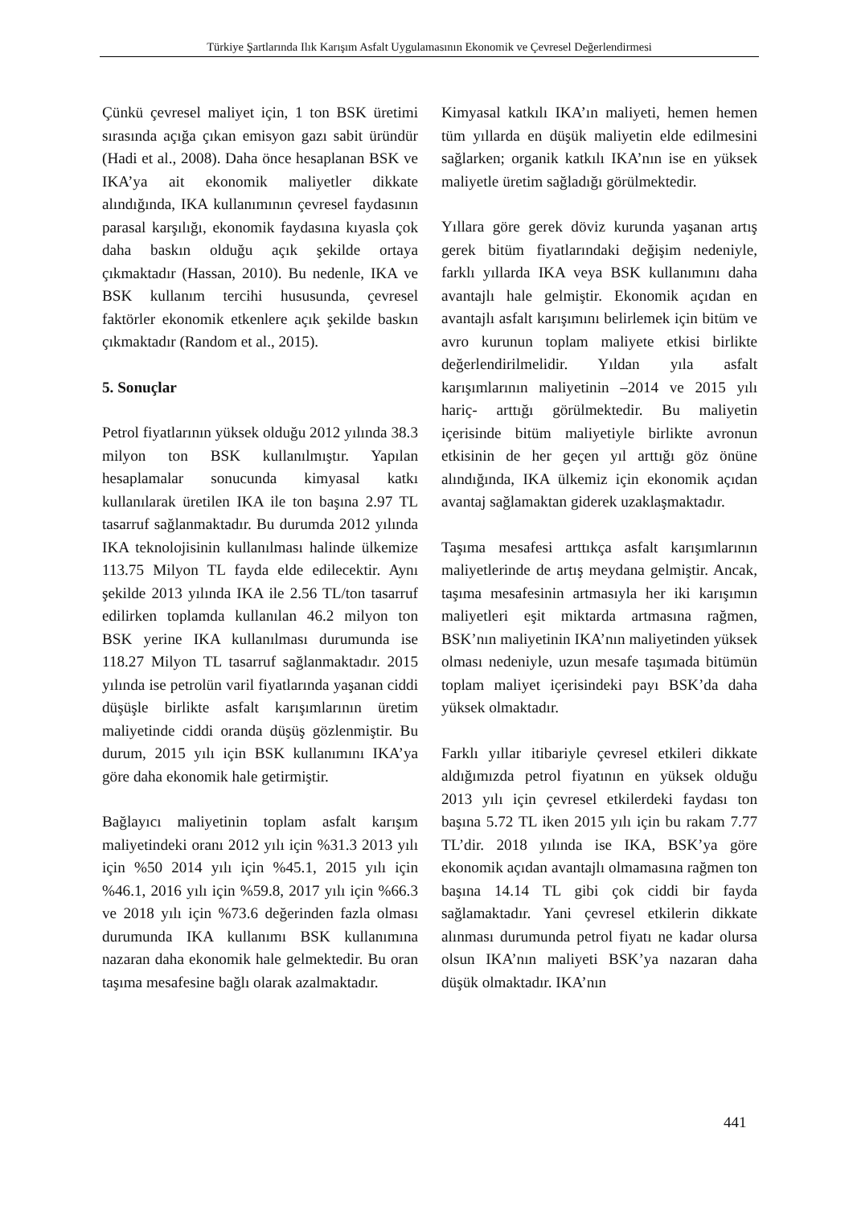Türkiye Şartlarında Ilık Karışım Asfalt Uygulamasının Ekonomik ve Çevresel Değerlendirmesi
Çünkü çevresel maliyet için, 1 ton BSK üretimi sırasında açığa çıkan emisyon gazı sabit üründür (Hadi et al., 2008). Daha önce hesaplanan BSK ve IKA’ya ait ekonomik maliyetler dikkate alındığında, IKA kullanımının çevresel faydasının parasal karşılığı, ekonomik faydasına kıyasla çok daha baskın olduğu açık şekilde ortaya çıkmaktadır (Hassan, 2010). Bu nedenle, IKA ve BSK kullanım tercihi hususunda, çevresel faktörler ekonomik etkenlere açık şekilde baskın çıkmaktadır (Random et al., 2015).
5. Sonuçlar
Petrol fiyatlarının yüksek olduğu 2012 yılında 38.3 milyon ton BSK kullanılmıştır. Yapılan hesaplamalar sonucunda kimyasal katkı kullanılarak üretilen IKA ile ton başına 2.97 TL tasarruf sağlanmaktadır. Bu durumda 2012 yılında IKA teknolojisinin kullanılması halinde ülkemize 113.75 Milyon TL fayda elde edilecektir. Aynı şekilde 2013 yılında IKA ile 2.56 TL/ton tasarruf edilirken toplamda kullanılan 46.2 milyon ton BSK yerine IKA kullanılması durumunda ise 118.27 Milyon TL tasarruf sağlanmaktadır. 2015 yılında ise petrolün varil fiyatlarında yaşanan ciddi düşüşle birlikte asfalt karışımlarının üretim maliyetinde ciddi oranda düşüş gözlenmiştir. Bu durum, 2015 yılı için BSK kullanımını IKA’ya göre daha ekonomik hale getirmiştir.
Bağlayıcı maliyetinin toplam asfalt karışım maliyetindeki oranı 2012 yılı için %31.3 2013 yılı için %50 2014 yılı için %45.1, 2015 yılı için %46.1, 2016 yılı için %59.8, 2017 yılı için %66.3 ve 2018 yılı için %73.6 değerinden fazla olması durumunda IKA kullanımı BSK kullanımına nazaran daha ekonomik hale gelmektedir. Bu oran taşıma mesafesine bağlı olarak azalmaktadır.
Kimyasal katkılı IKA’ın maliyeti, hemen hemen tüm yıllarda en düşük maliyetin elde edilmesini sağlarken; organik katkılı IKA’nın ise en yüksek maliyetle üretim sağladığı görülmektedir.
Yıllara göre gerek döviz kurunda yaşanan artış gerek bitüm fiyatlarındaki değişim nedeniyle, farklı yıllarda IKA veya BSK kullanımını daha avantajlı hale gelmiştir. Ekonomik açıdan en avantajlı asfalt karışımını belirlemek için bitüm ve avro kurunun toplam maliyete etkisi birlikte değerlendirilmelidir. Yıldan yıla asfalt karışımlarının maliyetinin –2014 ve 2015 yılı hariç- arttığı görülmektedir. Bu maliyetin içerisinde bitüm maliyetiyle birlikte avronun etkisinin de her geçen yıl arttığı göz önüne alındığında, IKA ülkemiz için ekonomik açıdan avantaj sağlamaktan giderek uzaklaşmaktadır.
Taşıma mesafesi arttıkça asfalt karışımlarının maliyetlerinde de artış meydana gelmiştir. Ancak, taşıma mesafesinin artmasıyla her iki karışımın maliyetleri eşit miktarda artmasına rağmen, BSK’nın maliyetinin IKA’nın maliyetinden yüksek olması nedeniyle, uzun mesafe taşımada bitümün toplam maliyet içerisindeki payı BSK’da daha yüksek olmaktadır.
Farklı yıllar itibariyle çevresel etkileri dikkate aldığımızda petrol fiyatının en yüksek olduğu 2013 yılı için çevresel etkilerdeki faydası ton başına 5.72 TL iken 2015 yılı için bu rakam 7.77 TL’dir. 2018 yılında ise IKA, BSK’ya göre ekonomik açıdan avantajlı olmamasına rağmen ton başına 14.14 TL gibi çok ciddi bir fayda sağlamaktadır. Yani çevresel etkilerin dikkate alınması durumunda petrol fiyatı ne kadar olursa olsun IKA’nın maliyeti BSK’ya nazaran daha düşük olmaktadır. IKA’nın
441